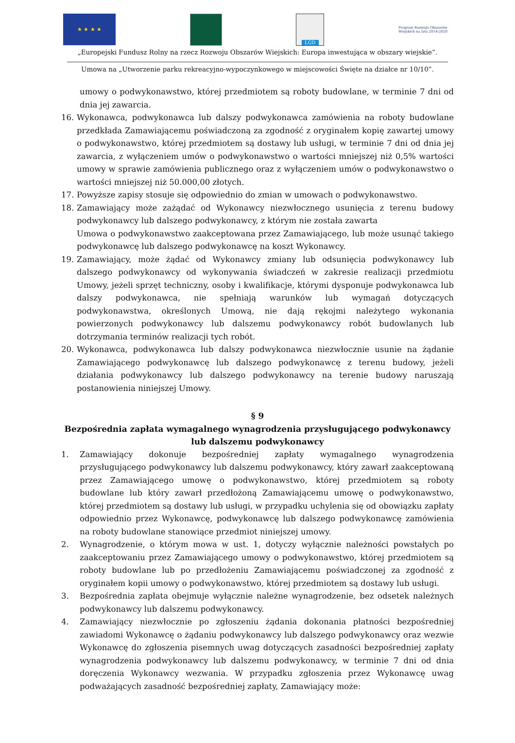★ ★ ★ ★
LGD
Program Rozwoju Obszarów Wiejskich na lata 2014-2020
„Europejski Fundusz Rolny na rzecz Rozwoju Obszarów Wiejskich: Europa inwestująca w obszary wiejskie”.
Umowa na „Utworzenie parku rekreacyjno-wypoczynkowego w miejscowości Święte na działce nr 10/10”.
umowy o podwykonawstwo, której przedmiotem są roboty budowlane, w terminie 7 dni od dnia jej zawarcia.
16. Wykonawca, podwykonawca lub dalszy podwykonawca zamówienia na roboty budowlane przedkłada Zamawiającemu poświadczoną za zgodność z oryginałem kopię zawartej umowy o podwykonawstwo, której przedmiotem są dostawy lub usługi, w terminie 7 dni od dnia jej zawarcia, z wyłączeniem umów o podwykonawstwo o wartości mniejszej niż 0,5% wartości umowy w sprawie zamówienia publicznego oraz z wyłączeniem umów o podwykonawstwo o wartości mniejszej niż 50.000,00 złotych.
17. Powyższe zapisy stosuje się odpowiednio do zmian w umowach o podwykonawstwo.
18. Zamawiający może zażądać od Wykonawcy niezwłocznego usunięcia z terenu budowy podwykonawcy lub dalszego podwykonawcy, z którym nie została zawarta
Umowa o podwykonawstwo zaakceptowana przez Zamawiającego, lub może usunąć takiego podwykonawcę lub dalszego podwykonawcę na koszt Wykonawcy.
19. Zamawiający, może żądać od Wykonawcy zmiany lub odsunięcia podwykonawcy lub dalszego podwykonawcy od wykonywania świadczeń w zakresie realizacji przedmiotu Umowy, jeżeli sprzęt techniczny, osoby i kwalifikacje, którymi dysponuje podwykonawca lub dalszy podwykonawca, nie spełniają warunków lub wymagań dotyczących podwykonawstwa, określonych Umową, nie dają rękojmi należytego wykonania powierzonych podwykonawcy lub dalszemu podwykonawcy robót budowlanych lub dotrzymania terminów realizacji tych robót.
20. Wykonawca, podwykonawca lub dalszy podwykonawca niezwłocznie usunie na żądanie Zamawiającego podwykonawcę lub dalszego podwykonawcę z terenu budowy, jeżeli działania podwykonawcy lub dalszego podwykonawcy na terenie budowy naruszają postanowienia niniejszej Umowy.
§ 9
Bezpośrednia zapłata wymagalnego wynagrodzenia przysługującego podwykonawcy
lub dalszemu podwykonawcy
1. Zamawiający dokonuje bezpośredniej zapłaty wymagalnego wynagrodzenia przysługującego podwykonawcy lub dalszemu podwykonawcy, który zawarł zaakceptowaną przez Zamawiającego umowę o podwykonawstwo, której przedmiotem są roboty budowlane lub który zawarł przedłożoną Zamawiającemu umowę o podwykonawstwo, której przedmiotem są dostawy lub usługi, w przypadku uchylenia się od obowiązku zapłaty odpowiednio przez Wykonawcę, podwykonawcę lub dalszego podwykonawcę zamówienia na roboty budowlane stanowiące przedmiot niniejszej umowy.
2. Wynagrodzenie, o którym mowa w ust. 1, dotyczy wyłącznie należności powstałych po zaakceptowaniu przez Zamawiającego umowy o podwykonawstwo, której przedmiotem są roboty budowlane lub po przedłożeniu Zamawiającemu poświadczonej za zgodność z oryginałem kopii umowy o podwykonawstwo, której przedmiotem są dostawy lub usługi.
3. Bezpośrednia zapłata obejmuje wyłącznie należne wynagrodzenie, bez odsetek należnych podwykonawcy lub dalszemu podwykonawcy.
4. Zamawiający niezwłocznie po zgłoszeniu żądania dokonania płatności bezpośredniej zawiadomi Wykonawcę o żądaniu podwykonawcy lub dalszego podwykonawcy oraz wezwie Wykonawcę do zgłoszenia pisemnych uwag dotyczących zasadności bezpośredniej zapłaty wynagrodzenia podwykonawcy lub dalszemu podwykonawcy, w terminie 7 dni od dnia doręczenia Wykonawcy wezwania. W przypadku zgłoszenia przez Wykonawcę uwag podważających zasadność bezpośredniej zapłaty, Zamawiający może: